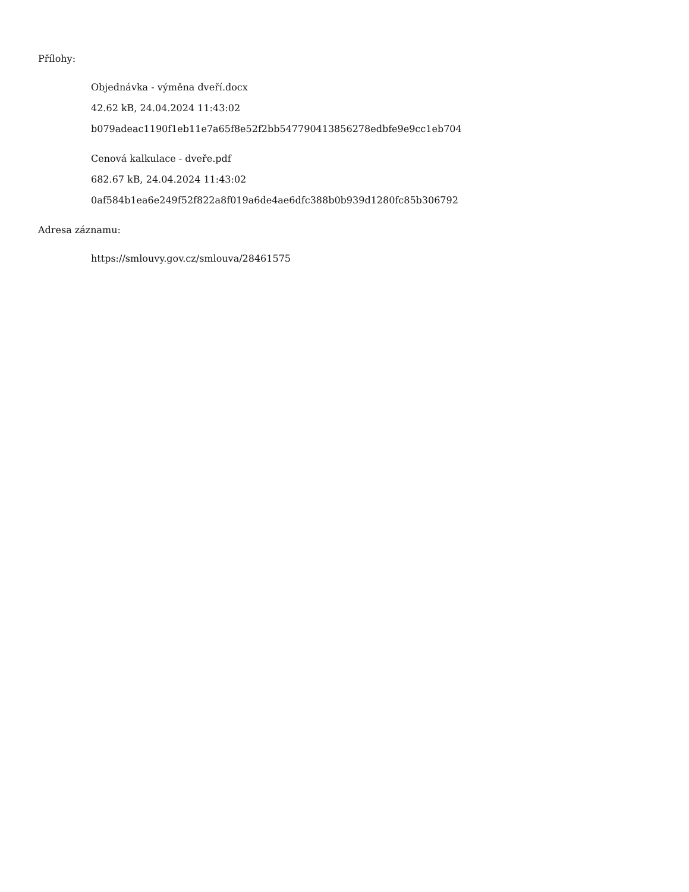Přílohy:
Objednávka - výměna dveří.docx
42.62 kB, 24.04.2024 11:43:02
b079adeac1190f1eb11e7a65f8e52f2bb547790413856278edbfe9e9cc1eb704
Cenová kalkulace - dveře.pdf
682.67 kB, 24.04.2024 11:43:02
0af584b1ea6e249f52f822a8f019a6de4ae6dfc388b0b939d1280fc85b306792
Adresa záznamu:
https://smlouvy.gov.cz/smlouva/28461575